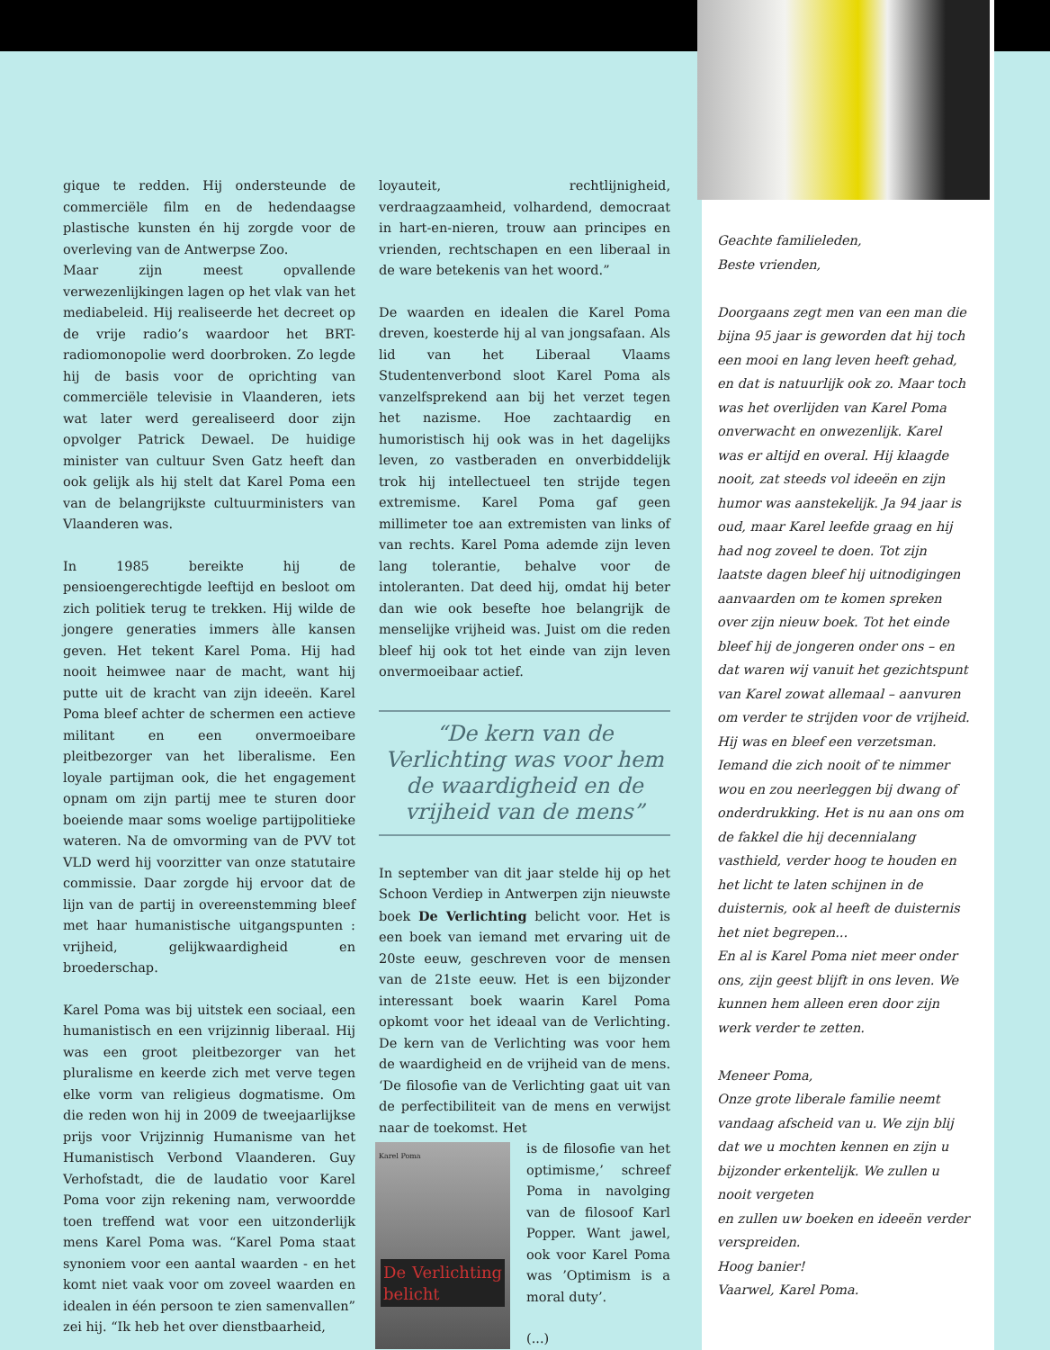gique te redden. Hij ondersteunde de commerciële film en de hedendaagse plastische kunsten én hij zorgde voor de overleving van de Antwerpse Zoo.
Maar zijn meest opvallende verwezenlijkingen lagen op het vlak van het mediabeleid. Hij realiseerde het decreet op de vrije radio’s waardoor het BRT-radiomonopolie werd doorbroken. Zo legde hij de basis voor de oprichting van commerciële televisie in Vlaanderen, iets wat later werd gerealiseerd door zijn opvolger Patrick Dewael. De huidige minister van cultuur Sven Gatz heeft dan ook gelijk als hij stelt dat Karel Poma een van de belangrijkste cultuurministers van Vlaanderen was.
In 1985 bereikte hij de pensioengerechtigde leeftijd en besloot om zich politiek terug te trekken. Hij wilde de jongere generaties immers àlle kansen geven. Het tekent Karel Poma. Hij had nooit heimwee naar de macht, want hij putte uit de kracht van zijn ideeën. Karel Poma bleef achter de schermen een actieve militant en een onvermoeibare pleitbezorger van het liberalisme. Een loyale partijman ook, die het engagement opnam om zijn partij mee te sturen door boeiende maar soms woelige partijpolitieke wateren. Na de omvorming van de PVV tot VLD werd hij voorzitter van onze statutaire commissie. Daar zorgde hij ervoor dat de lijn van de partij in overeenstemming bleef met haar humanistische uitgangspunten : vrijheid, gelijkwaardigheid en broederschap.
Karel Poma was bij uitstek een sociaal, een humanistisch en een vrijzinnig liberaal. Hij was een groot pleitbezorger van het pluralisme en keerde zich met verve tegen elke vorm van religieus dogmatisme. Om die reden won hij in 2009 de tweejaarlijkse prijs voor Vrijzinnig Humanisme van het Humanistisch Verbond Vlaanderen. Guy Verhofstadt, die de laudatio voor Karel Poma voor zijn rekening nam, verwoordde toen treffend wat voor een uitzonderlijk mens Karel Poma was. “Karel Poma staat synoniem voor een aantal waarden - en het komt niet vaak voor om zoveel waarden en idealen in één persoon te zien samenvallen” zei hij. “Ik heb het over dienstbaarheid,
loyauteit, rechtlijnigheid, verdraagzaamheid, volhardend, democraat in hart-en-nieren, trouw aan principes en vrienden, rechtschapen en een liberaal in de ware betekenis van het woord.”
De waarden en idealen die Karel Poma dreven, koesterde hij al van jongsafaan. Als lid van het Liberaal Vlaams Studentenverbond sloot Karel Poma als vanzelfsprekend aan bij het verzet tegen het nazisme. Hoe zachtaardig en humoristisch hij ook was in het dagelijks leven, zo vastberaden en onverbiddelijk trok hij intellectueel ten strijde tegen extremisme. Karel Poma gaf geen millimeter toe aan extremisten van links of van rechts. Karel Poma ademde zijn leven lang tolerantie, behalve voor de intoleranten. Dat deed hij, omdat hij beter dan wie ook besefte hoe belangrijk de menselijke vrijheid was. Juist om die reden bleef hij ook tot het einde van zijn leven onvermoeibaar actief.
“De kern van de Verlichting was voor hem de waardigheid en de vrijheid van de mens”
In september van dit jaar stelde hij op het Schoon Verdiep in Antwerpen zijn nieuwste boek De Verlichting belicht voor. Het is een boek van iemand met ervaring uit de 20ste eeuw, geschreven voor de mensen van de 21ste eeuw. Het is een bijzonder interessant boek waarin Karel Poma opkomt voor het ideaal van de Verlichting. De kern van de Verlichting was voor hem de waardigheid en de vrijheid van de mens. ‘De filosofie van de Verlichting gaat uit van de perfectibiliteit van de mens en verwijst naar de toekomst. Het
Karel Poma
De Verlichting belicht
is de filosofie van het optimisme,’ schreef Poma in navolging van de filosoof Karl Popper. Want jawel, ook voor Karel Poma was ’Optimism is a moral duty’.
(...)
Geachte familieleden,
Beste vrienden,
Doorgaans zegt men van een man die bijna 95 jaar is geworden dat hij toch een mooi en lang leven heeft gehad, en dat is natuurlijk ook zo. Maar toch was het overlijden van Karel Poma onverwacht en onwezenlijk. Karel was er altijd en overal. Hij klaagde nooit, zat steeds vol ideeën en zijn humor was aanstekelijk. Ja 94 jaar is oud, maar Karel leefde graag en hij had nog zoveel te doen. Tot zijn laatste dagen bleef hij uitnodigingen aanvaarden om te komen spreken over zijn nieuw boek. Tot het einde bleef hij de jongeren onder ons – en dat waren wij vanuit het gezichtspunt van Karel zowat allemaal – aanvuren om verder te strijden voor de vrijheid. Hij was en bleef een verzetsman. Iemand die zich nooit of te nimmer wou en zou neerleggen bij dwang of onderdrukking. Het is nu aan ons om de fakkel die hij decennialang vasthield, verder hoog te houden en het licht te laten schijnen in de duisternis, ook al heeft de duisternis het niet begrepen...
En al is Karel Poma niet meer onder ons, zijn geest blijft in ons leven. We kunnen hem alleen eren door zijn werk verder te zetten.
Meneer Poma,
Onze grote liberale familie neemt vandaag afscheid van u. We zijn blij dat we u mochten kennen en zijn u bijzonder erkentelijk. We zullen u nooit vergeten
en zullen uw boeken en ideeën verder verspreiden.
Hoog banier!
Vaarwel, Karel Poma.